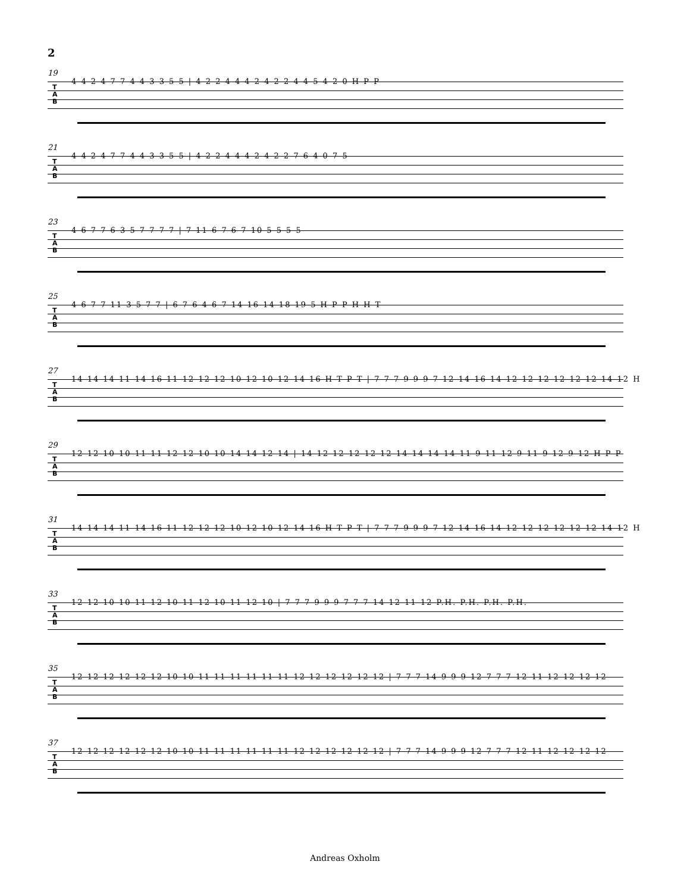2
19
T
A
B
4 4 2 4 7 7 4 4 3 3 5 5 | 4 2 2 4 4 4 2 4 2 2 4 4 5 4 2 0 H P P
21
T
A
B
4 4 2 4 7 7 4 4 3 3 5 5 | 4 2 2 4 4 4 2 4 2 2 7 6 4 0 7 5
23
T
A
B
4 6 7 7 6 3 5 7 7 7 7 | 7 11 6 7 6 7 10 5 5 5 5
25
T
A
B
4 6 7 7 11 3 5 7 7 | 6 7 6 4 6 7 14 16 14 18 19 5 H P P H H T
27
T
A
B
14 14 14 11 14 16 11 12 12 12 10 12 10 12 14 16 H T P T | 7 7 7 9 9 9 7 12 14 16 14 12 12 12 12 12 12 14 12 H
29
T
A
B
12 12 10 10 11 11 12 12 10 10 14 14 12 14 | 14 12 12 12 12 12 14 14 14 14 11 9 11 12 9 11 9 12 9 12 H P P
31
T
A
B
14 14 14 11 14 16 11 12 12 12 10 12 10 12 14 16 H T P T | 7 7 7 9 9 9 7 12 14 16 14 12 12 12 12 12 12 14 12 H
33
T
A
B
12 12 10 10 11 12 10 11 12 10 11 12 10 | 7 7 7 9 9 9 7 7 7 14 12 11 12 P.H. P.H. P.H. P.H.
35
T
A
B
12 12 12 12 12 12 10 10 11 11 11 11 11 11 12 12 12 12 12 12 | 7 7 7 14 9 9 9 12 7 7 7 12 11 12 12 12 12
37
T
A
B
12 12 12 12 12 12 10 10 11 11 11 11 11 11 12 12 12 12 12 12 | 7 7 7 14 9 9 9 12 7 7 7 12 11 12 12 12 12
Andreas Oxholm